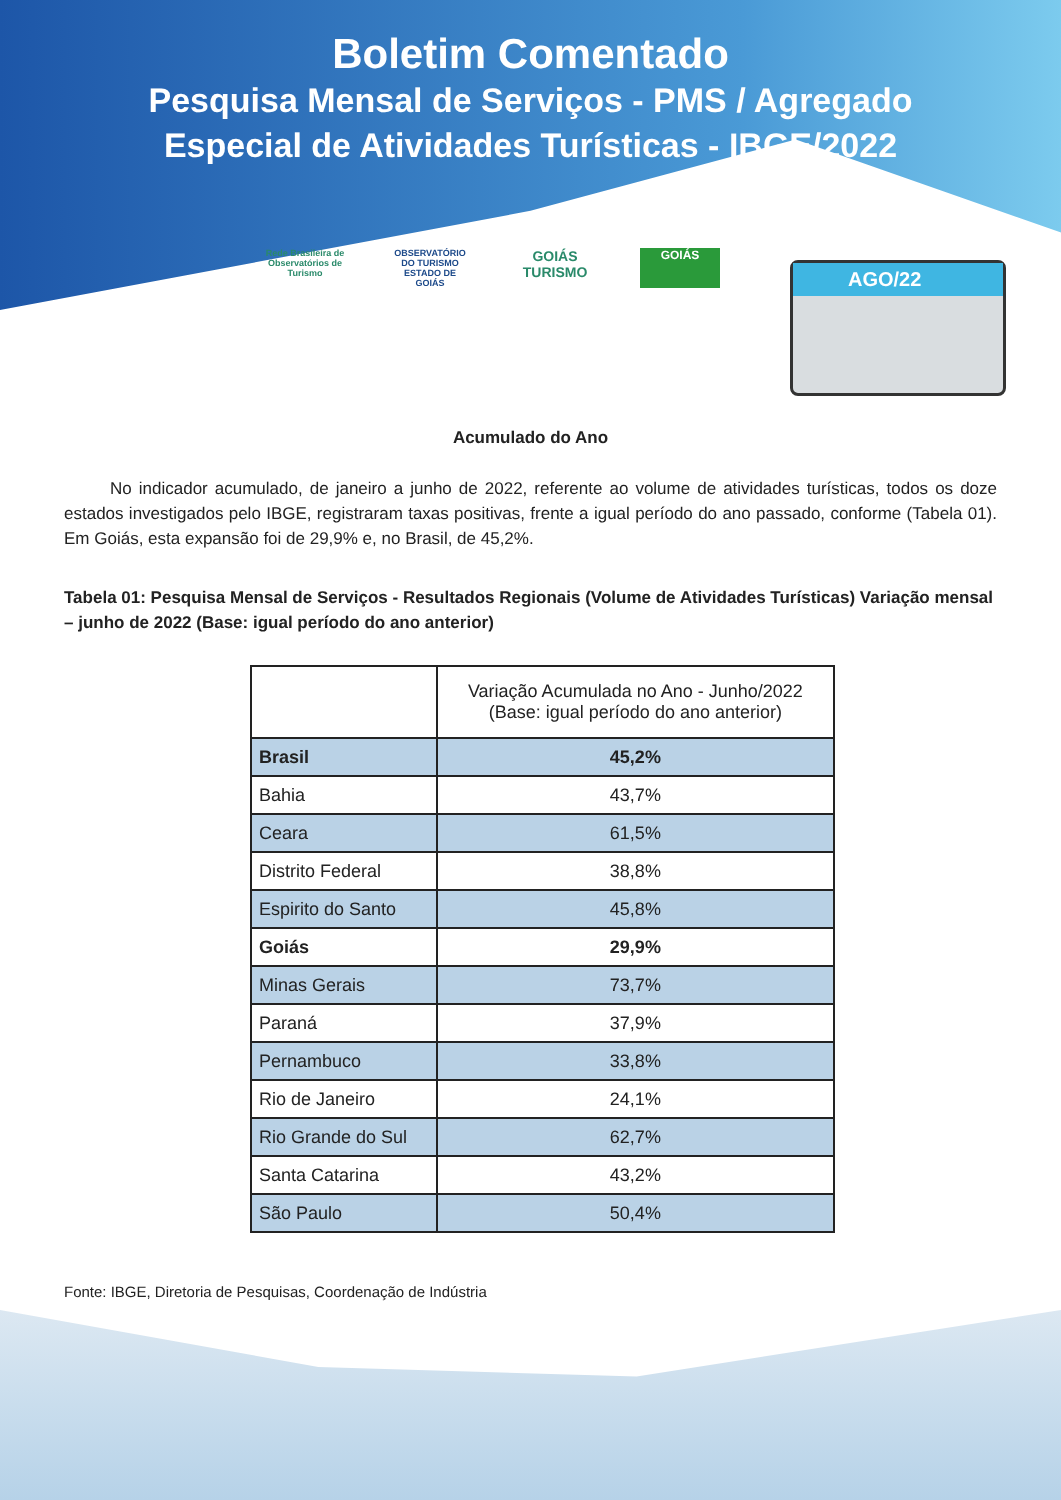Boletim Comentado
Pesquisa Mensal de Serviços - PMS / Agregado
Especial de Atividades Turísticas - IBGE/2022
Rede Brasileira de Observatórios de Turismo
OBSERVATÓRIO DO TURISMO ESTADO DE GOIÁS
GOIÁS TURISMO
GOIÁS
AGO/22
Acumulado do Ano
No indicador acumulado, de janeiro a junho de 2022, referente ao volume de atividades turísticas, todos os doze estados investigados pelo IBGE, registraram taxas positivas, frente a igual período do ano passado, conforme (Tabela 01). Em Goiás, esta expansão foi de 29,9% e, no Brasil, de 45,2%.
Tabela 01: Pesquisa Mensal de Serviços - Resultados Regionais (Volume de Atividades Turísticas) Variação mensal – junho de 2022 (Base: igual período do ano anterior)
| | Variação Acumulada no Ano - Junho/2022 (Base: igual período do ano anterior) |
| Brasil | 45,2% |
| Bahia | 43,7% |
| Ceara | 61,5% |
| Distrito Federal | 38,8% |
| Espirito do Santo | 45,8% |
| Goiás | 29,9% |
| Minas Gerais | 73,7% |
| Paraná | 37,9% |
| Pernambuco | 33,8% |
| Rio de Janeiro | 24,1% |
| Rio Grande do Sul | 62,7% |
| Santa Catarina | 43,2% |
| São Paulo | 50,4% |
Fonte: IBGE, Diretoria de Pesquisas, Coordenação de Indústria